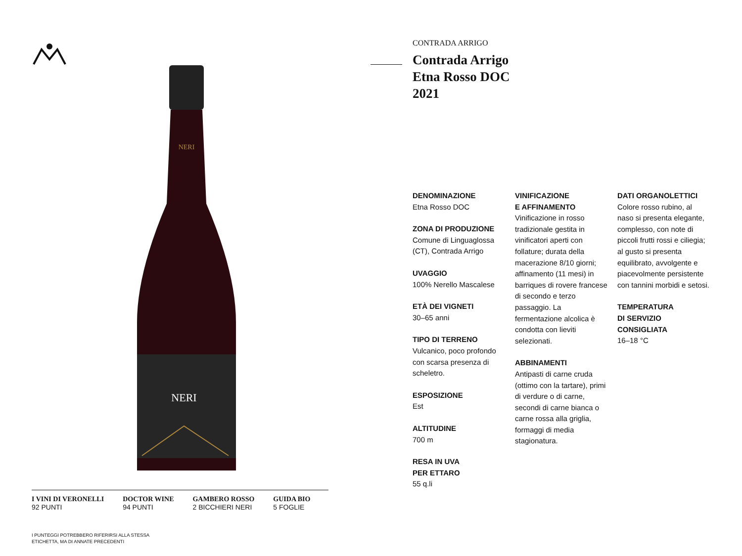NERI
NERI
I VINI DI VERONELLI
92 PUNTI
DOCTOR WINE
94 PUNTI
GAMBERO ROSSO
2 BICCHIERI NERI
GUIDA BIO
5 FOGLIE
I PUNTEGGI POTREBBERO RIFERIRSI ALLA STESSA
ETICHETTA, MA DI ANNATE PRECEDENTI
CONTRADA ARRIGO
Contrada Arrigo
Etna Rosso DOC
2021
DENOMINAZIONE
Etna Rosso DOC
ZONA DI PRODUZIONE
Comune di Linguaglossa (CT), Contrada Arrigo
UVAGGIO
100% Nerello Mascalese
ETÀ DEI VIGNETI
30–65 anni
TIPO DI TERRENO
Vulcanico, poco profondo con scarsa presenza di scheletro.
ESPOSIZIONE
Est
ALTITUDINE
700 m
RESA IN UVA
PER ETTARO
55 q.li
VINIFICAZIONE
E AFFINAMENTO
Vinificazione in rosso tradizionale gestita in vinificatori aperti con follature; durata della macerazione 8/10 giorni; affinamento (11 mesi) in barriques di rovere francese di secondo e terzo passaggio. La fermentazione alcolica è condotta con lieviti selezionati.
ABBINAMENTI
Antipasti di carne cruda (ottimo con la tartare), primi di verdure o di carne, secondi di carne bianca o carne rossa alla griglia, formaggi di media stagionatura.
DATI ORGANOLETTICI
Colore rosso rubino, al naso si presenta elegante, complesso, con note di piccoli frutti rossi e ciliegia; al gusto si presenta equilibrato, avvolgente e piacevolmente persistente con tannini morbidi e setosi.
TEMPERATURA
DI SERVIZIO CONSIGLIATA
16–18 °C